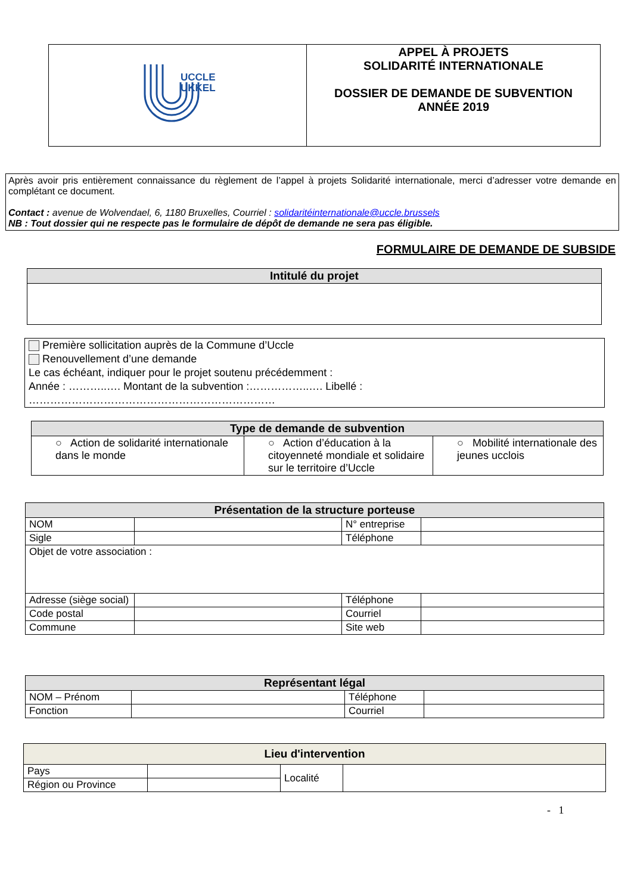| UCCLE UKKEL | APPEL À PROJETS SOLIDARITÉ INTERNATIONALE DOSSIER DE DEMANDE DE SUBVENTION ANNÉE 2019 |
Après avoir pris entièrement connaissance du règlement de l’appel à projets Solidarité internationale, merci d’adresser votre demande en complétant ce document.
Contact : avenue de Wolvendael, 6, 1180 Bruxelles, Courriel : solidaritéinternationale@uccle.brussels
NB : Tout dossier qui ne respecte pas le formulaire de dépôt de demande ne sera pas éligible.
FORMULAIRE DE DEMANDE DE SUBSIDE
| Intitulé du projet |
| --- |
Première sollicitation auprès de la Commune d’Uccle
Renouvellement d’une demande
Le cas échéant, indiquer pour le projet soutenu précédemment :
Année : ………..…. Montant de la subvention :……………..…. Libellé :
……………………………………………………………
| Type de demande de subvention | | |
| --- | --- | --- |
| ○ Action de solidarité internationale dans le monde | ○ Action d’éducation à la citoyenneté mondiale et solidaire sur le territoire d’Uccle | ○ Mobilité internationale des jeunes ucclois |
| Présentation de la structure porteuse | | | |
| --- | --- | --- | --- |
| NOM | | N° entreprise | |
| Sigle | | Téléphone | |
| Objet de votre association : | | | |
| Adresse (siège social) | | Téléphone | |
| Code postal | | Courriel | |
| Commune | | Site web | |
| Représentant légal | | | |
| --- | --- | --- | --- |
| NOM – Prénom | | Téléphone | |
| Fonction | | Courriel | |
| Lieu d'intervention | | | |
| --- | --- | --- | --- |
| Pays | | Localité | |
| Région ou Province | | | |
- 1